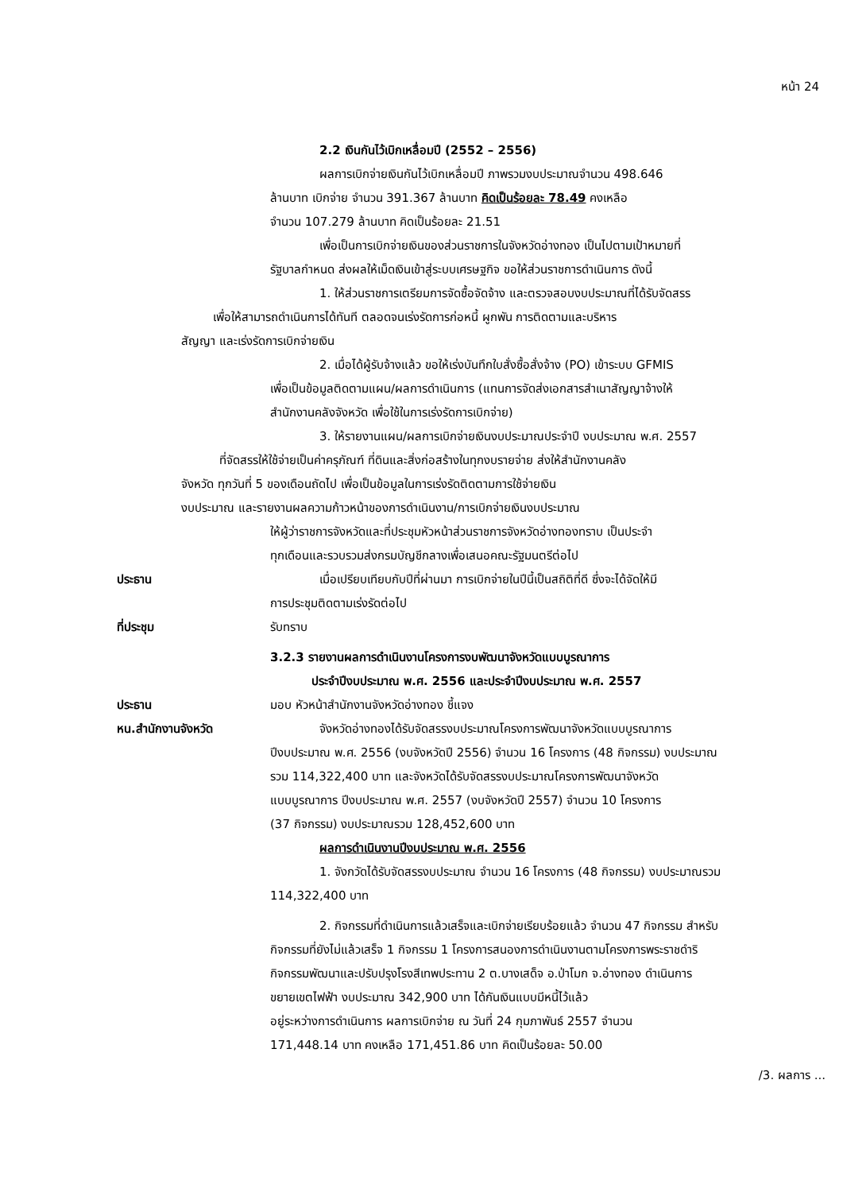หน้า 24
2.2 เงินกันไว้เบิกเหลื่อมปี (2552 – 2556)
ผลการเบิกจ่ายเงินกันไว้เบิกเหลื่อมปี ภาพรวมงบประมาณจำนวน 498.646
ล้านบาท เบิกจ่าย จำนวน 391.367 ล้านบาท คิดเป็นร้อยละ 78.49 คงเหลือ
จำนวน 107.279 ล้านบาท คิดเป็นร้อยละ 21.51
เพื่อเป็นการเบิกจ่ายเงินของส่วนราชการในจังหวัดอ่างทอง เป็นไปตามเป้าหมายที่
รัฐบาลกำหนด ส่งผลให้เม็ดเงินเข้าสู่ระบบเศรษฐกิจ ขอให้ส่วนราชการดำเนินการ ดังนี้
1. ให้ส่วนราชการเตรียมการจัดซื้อจัดจ้าง และตรวจสอบงบประมาณที่ได้รับจัดสรร
เพื่อให้สามารถดำเนินการได้ทันที ตลอดจนเร่งรัดการก่อหนี้ ผูกพัน การติดตามและบริหาร
สัญญา และเร่งรัดการเบิกจ่ายเงิน
2. เมื่อได้ผู้รับจ้างแล้ว ขอให้เร่งบันทึกใบสั่งซื้อสั่งจ้าง (PO) เข้าระบบ GFMIS
เพื่อเป็นข้อมูลติดตามแผน/ผลการดำเนินการ (แทนการจัดส่งเอกสารสำเนาสัญญาจ้างให้
สำนักงานคลังจังหวัด เพื่อใช้ในการเร่งรัดการเบิกจ่าย)
3. ให้รายงานแผน/ผลการเบิกจ่ายเงินงบประมาณประจำปี งบประมาณ พ.ศ. 2557
ที่จัดสรรให้ใช้จ่ายเป็นค่าครุภัณฑ์ ที่ดินและสิ่งก่อสร้างในทุกงบรายจ่าย ส่งให้สำนักงานคลัง
จังหวัด ทุกวันที่ 5 ของเดือนถัดไป เพื่อเป็นข้อมูลในการเร่งรัดติดตามการใช้จ่ายเงิน
งบประมาณ และรายงานผลความก้าวหน้าของการดำเนินงาน/การเบิกจ่ายเงินงบประมาณ
ให้ผู้ว่าราชการจังหวัดและที่ประชุมหัวหน้าส่วนราชการจังหวัดอ่างทองทราบ เป็นประจำ
ทุกเดือนและรวบรวมส่งกรมบัญชีกลางเพื่อเสนอคณะรัฐมนตรีต่อไป
ประธาน เมื่อเปรียบเทียบกับปีที่ผ่านมา การเบิกจ่ายในปีนี้เป็นสถิติที่ดี ซึ่งจะได้จัดให้มี
การประชุมติดตามเร่งรัดต่อไป
ที่ประชุม รับทราบ
3.2.3 รายงานผลการดำเนินงานโครงการงบพัฒนาจังหวัดแบบบูรณาการ
ประจำปีงบประมาณ พ.ศ. 2556 และประจำปีงบประมาณ พ.ศ. 2557
ประธาน มอบ หัวหน้าสำนักงานจังหวัดอ่างทอง ชี้แจง
หน.สำนักงานจังหวัด จังหวัดอ่างทองได้รับจัดสรรงบประมาณโครงการพัฒนาจังหวัดแบบบูรณาการ
ปีงบประมาณ พ.ศ. 2556 (งบจังหวัดปี 2556) จำนวน 16 โครงการ (48 กิจกรรม) งบประมาณ
รวม 114,322,400 บาท และจังหวัดได้รับจัดสรรงบประมาณโครงการพัฒนาจังหวัด
แบบบูรณาการ ปีงบประมาณ พ.ศ. 2557 (งบจังหวัดปี 2557) จำนวน 10 โครงการ
(37 กิจกรรม) งบประมาณรวม 128,452,600 บาท
ผลการดำเนินงานปีงบประมาณ พ.ศ. 2556
1. จังกวัดได้รับจัดสรรงบประมาณ จำนวน 16 โครงการ (48 กิจกรรม) งบประมาณรวม
114,322,400 บาท
2. กิจกรรมที่ดำเนินการแล้วเสร็จและเบิกจ่ายเรียบร้อยแล้ว จำนวน 47 กิจกรรม สำหรับ
กิจกรรมที่ยังไม่แล้วเสร็จ 1 กิจกรรม 1 โครงการสนองการดำเนินงานตามโครงการพระราชดำริ
กิจกรรมพัฒนาและปรับปรุงโรงสีเทพประทาน 2 ต.บางเสด็จ อ.ป่าโมก จ.อ่างทอง ดำเนินการ
ขยายเขตไฟฟ้า งบประมาณ 342,900 บาท ได้กันเงินแบบมีหนี้ไว้แล้ว
อยู่ระหว่างการดำเนินการ ผลการเบิกจ่าย ณ วันที่ 24 กุมภาพันธ์ 2557 จำนวน
171,448.14 บาท คงเหลือ 171,451.86 บาท คิดเป็นร้อยละ 50.00
/3. ผลการ ...